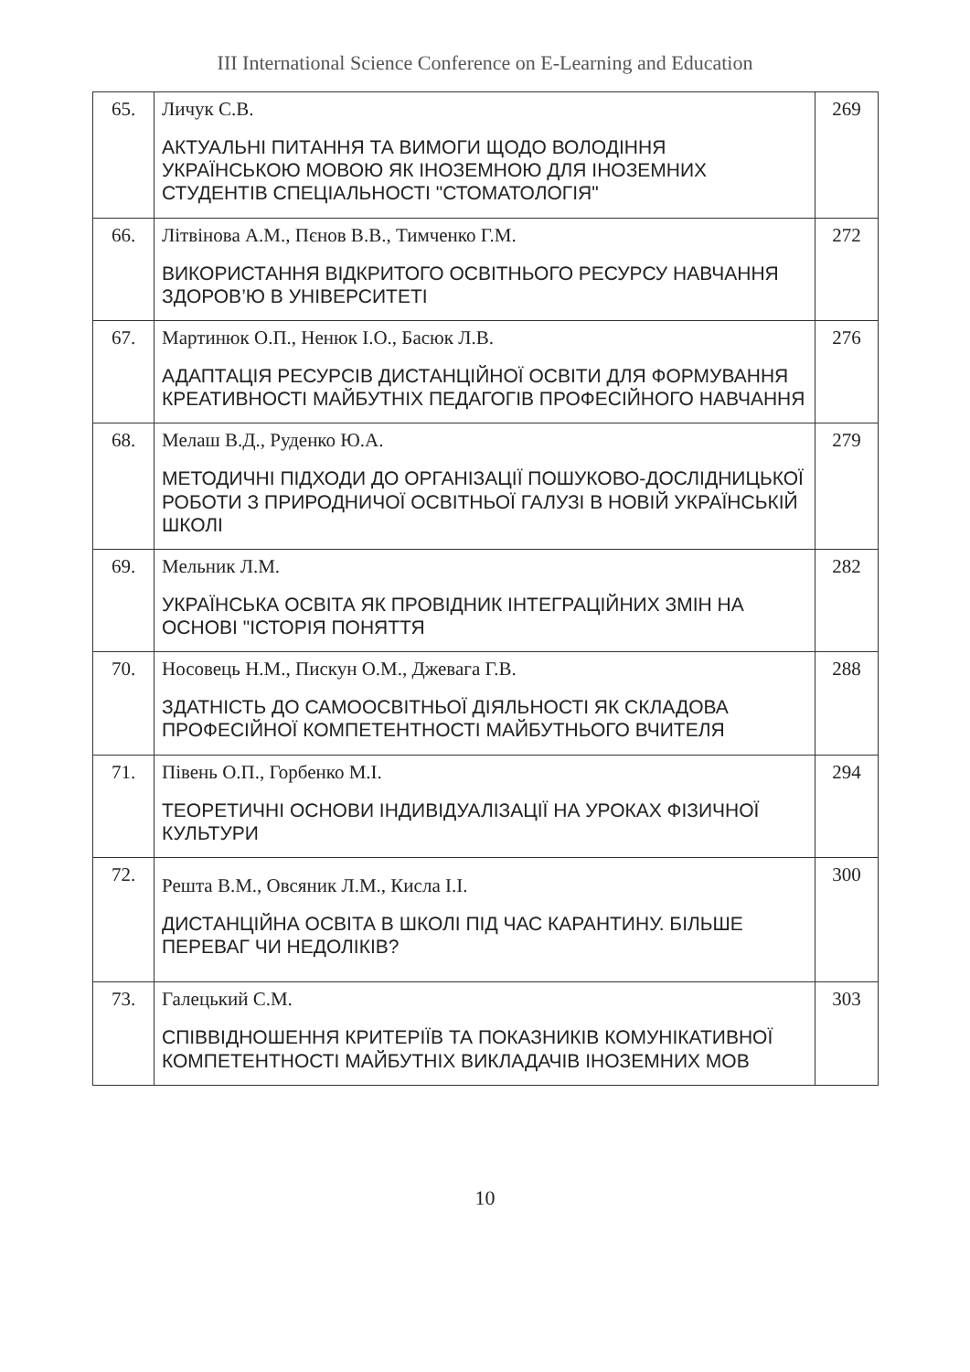III International Science Conference on E-Learning and Education
| 65. | Личук С.В. АКТУАЛЬНІ ПИТАННЯ ТА ВИМОГИ ЩОДО ВОЛОДІННЯ УКРАЇНСЬКОЮ МОВОЮ ЯК ІНОЗЕМНОЮ ДЛЯ ІНОЗЕМНИХ СТУДЕНТІВ СПЕЦІАЛЬНОСТІ "СТОМАТОЛОГІЯ" | 269 |
| 66. | Літвінова А.М., Пєнов В.В., Тимченко Г.М. ВИКОРИСТАННЯ ВІДКРИТОГО ОСВІТНЬОГО РЕСУРСУ НАВЧАННЯ ЗДОРОВ’Ю В УНІВЕРСИТЕТІ | 272 |
| 67. | Мартинюк О.П., Ненюк І.О., Басюк Л.В. АДАПТАЦІЯ РЕСУРСІВ ДИСТАНЦІЙНОЇ ОСВІТИ ДЛЯ ФОРМУВАННЯ КРЕАТИВНОСТІ МАЙБУТНІХ ПЕДАГОГІВ ПРОФЕСІЙНОГО НАВЧАННЯ | 276 |
| 68. | Мелаш В.Д., Руденко Ю.А. МЕТОДИЧНІ ПІДХОДИ ДО ОРГАНІЗАЦІЇ ПОШУКОВО-ДОСЛІДНИЦЬКОЇ РОБОТИ З ПРИРОДНИЧОЇ ОСВІТНЬОЇ ГАЛУЗІ В НОВІЙ УКРАЇНСЬКІЙ ШКОЛІ | 279 |
| 69. | Мельник Л.М. УКРАЇНСЬКА ОСВІТА ЯК ПРОВІДНИК ІНТЕГРАЦІЙНИХ ЗМІН НА ОСНОВІ "ІСТОРІЯ ПОНЯТТЯ | 282 |
| 70. | Носовець Н.М., Пискун О.М., Джевага Г.В. ЗДАТНІСТЬ ДО САМООСВІТНЬОЇ ДІЯЛЬНОСТІ ЯК СКЛАДОВА ПРОФЕСІЙНОЇ КОМПЕТЕНТНОСТІ МАЙБУТНЬОГО ВЧИТЕЛЯ | 288 |
| 71. | Півень О.П., Горбенко М.І. ТЕОРЕТИЧНІ ОСНОВИ ІНДИВІДУАЛІЗАЦІЇ НА УРОКАХ ФІЗИЧНОЇ КУЛЬТУРИ | 294 |
| 72. | Решта В.М., Овсяник Л.М., Кисла І.І. ДИСТАНЦІЙНА ОСВІТА В ШКОЛІ ПІД ЧАС КАРАНТИНУ. БІЛЬШЕ ПЕРЕВАГ ЧИ НЕДОЛІКІВ? | 300 |
| 73. | Галецький С.М. СПІВВІДНОШЕННЯ КРИТЕРІЇВ ТА ПОКАЗНИКІВ КОМУНІКАТИВНОЇ КОМПЕТЕНТНОСТІ МАЙБУТНІХ ВИКЛАДАЧІВ ІНОЗЕМНИХ МОВ | 303 |
10